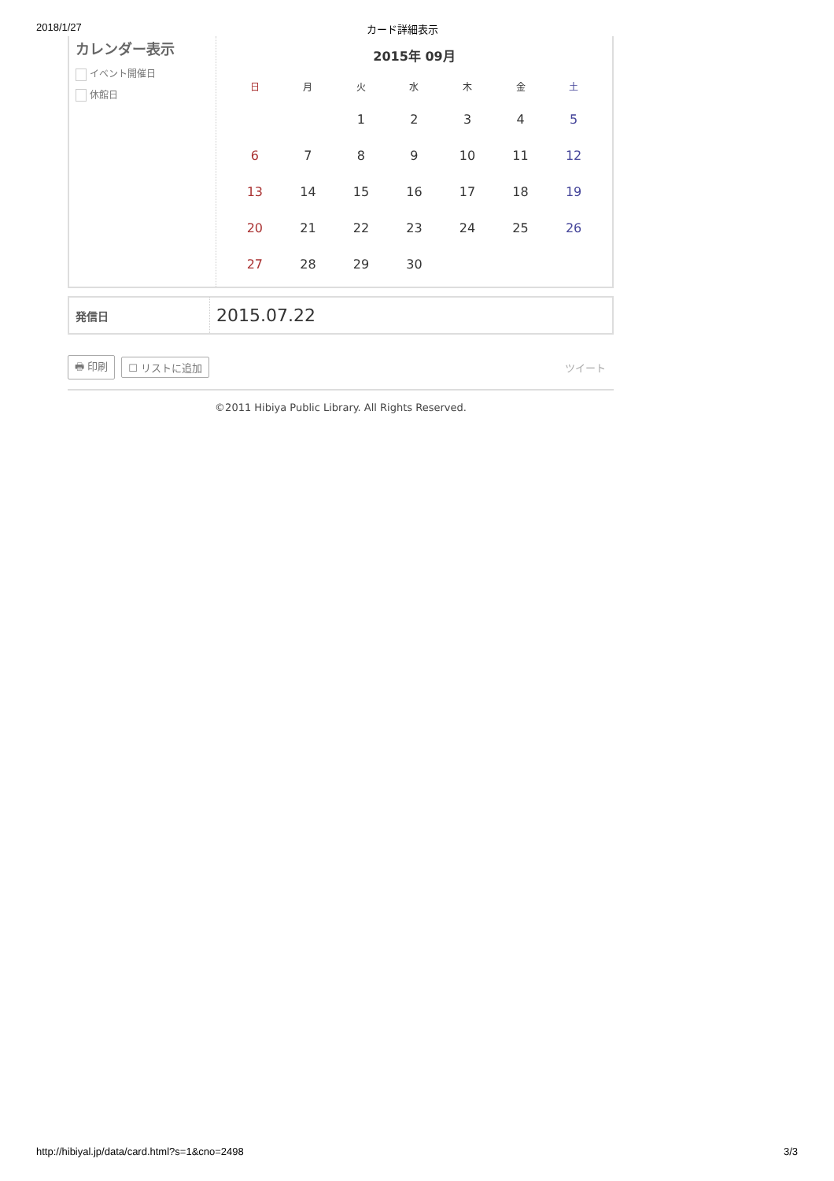2018/1/27 カード詳細表示
カレンダー表示
イベント開催日
休館日
2015年 09月
| 日 | 月 | 火 | 水 | 木 | 金 | 土 |
| --- | --- | --- | --- | --- | --- | --- |
| | | 1 | 2 | 3 | 4 | 5 |
| 6 | 7 | 8 | 9 | 10 | 11 | 12 |
| 13 | 14 | 15 | 16 | 17 | 18 | 19 |
| 20 | 21 | 22 | 23 | 24 | 25 | 26 |
| 27 | 28 | 29 | 30 | | | |
発信日
2015.07.22
🖶 印刷 ☐ リストに追加 ツイート
©2011 Hibiya Public Library. All Rights Reserved.
http://hibiyal.jp/data/card.html?s=1&cno=2498 3/3